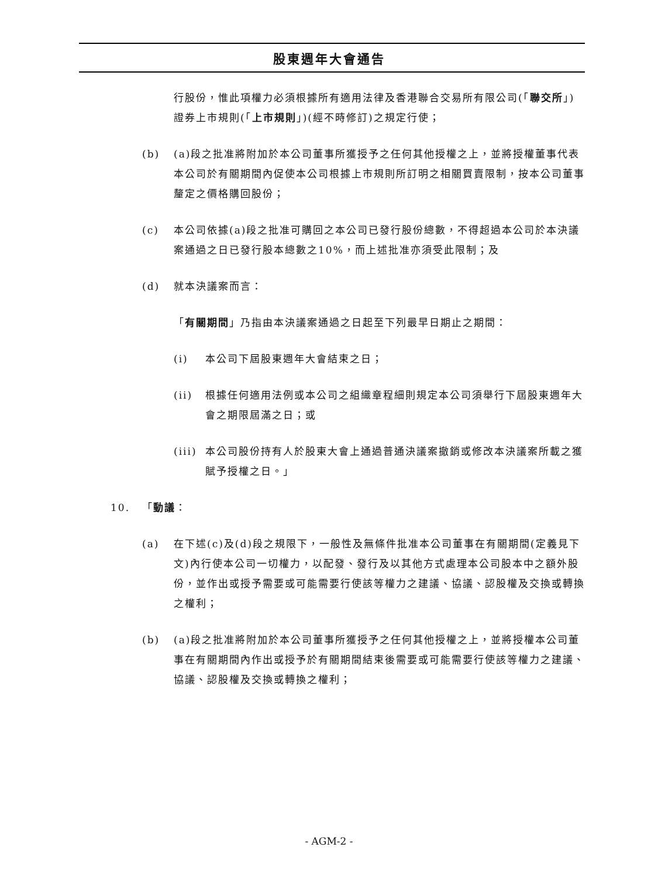股東週年大會通告
行股份，惟此項權力必須根據所有適用法律及香港聯合交易所有限公司(「聯交所」)證券上市規則(「上市規則」)(經不時修訂)之規定行使；
(b) (a)段之批准將附加於本公司董事所獲授予之任何其他授權之上，並將授權董事代表本公司於有關期間內促使本公司根據上市規則所訂明之相關買賣限制，按本公司董事釐定之價格購回股份；
(c) 本公司依據(a)段之批准可購回之本公司已發行股份總數，不得超過本公司於本決議案通過之日已發行股本總數之10%，而上述批准亦須受此限制；及
(d) 就本決議案而言：
「有關期間」乃指由本決議案通過之日起至下列最早日期止之期間：
(i) 本公司下屆股東週年大會結束之日；
(ii) 根據任何適用法例或本公司之組織章程細則規定本公司須舉行下屆股東週年大會之期限屆滿之日；或
(iii) 本公司股份持有人於股東大會上通過普通決議案撤銷或修改本決議案所載之獲賦予授權之日。」
10. 「動議：
(a) 在下述(c)及(d)段之規限下，一般性及無條件批准本公司董事在有關期間(定義見下文)內行使本公司一切權力，以配發、發行及以其他方式處理本公司股本中之額外股份，並作出或授予需要或可能需要行使該等權力之建議、協議、認股權及交換或轉換之權利；
(b) (a)段之批准將附加於本公司董事所獲授予之任何其他授權之上，並將授權本公司董事在有關期間內作出或授予於有關期間結束後需要或可能需要行使該等權力之建議、協議、認股權及交換或轉換之權利；
- AGM-2 -